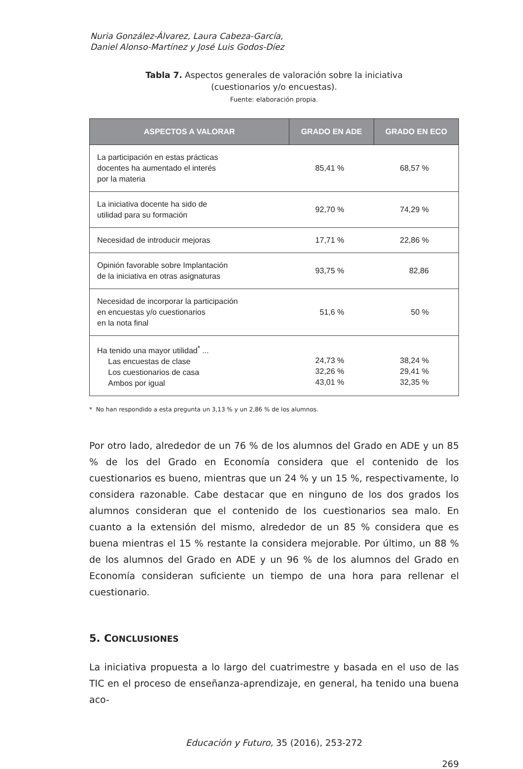Nuria González-Álvarez, Laura Cabeza-García,
Daniel Alonso-Martínez y José Luis Godos-Díez
Tabla 7. Aspectos generales de valoración sobre la iniciativa
(cuestionarios y/o encuestas).
Fuente: elaboración propia.
| ASPECTOS A VALORAR | GRADO EN ADE | GRADO EN ECO |
| --- | --- | --- |
| La participación en estas prácticas docentes ha aumentado el interés por la materia | 85,41 % | 68,57 % |
| La iniciativa docente ha sido de utilidad para su formación | 92,70 % | 74,29 % |
| Necesidad de introducir mejoras | 17,71 % | 22,86 % |
| Opinión favorable sobre Implantación de la iniciativa en otras asignaturas | 93,75 % | 82,86 |
| Necesidad de incorporar la participación en encuestas y/o cuestionarios en la nota final | 51,6 % | 50 % |
| Ha tenido una mayor utilidad<sup>*</sup> ... Las encuestas de clase Los cuestionarios de casa Ambos por igual | 24,73 % 32,26 % 43,01 % | 38,24 % 29,41 % 32,35 % |
* No han respondido a esta pregunta un 3,13 % y un 2,86 % de los alumnos.
Por otro lado, alrededor de un 76 % de los alumnos del Grado en ADE y un 85 % de los del Grado en Economía considera que el contenido de los cuestionarios es bueno, mientras que un 24 % y un 15 %, respectivamente, lo considera razonable. Cabe destacar que en ninguno de los dos grados los alumnos consideran que el contenido de los cuestionarios sea malo. En cuanto a la extensión del mismo, alrededor de un 85 % considera que es buena mientras el 15 % restante la considera mejorable. Por último, un 88 % de los alumnos del Grado en ADE y un 96 % de los alumnos del Grado en Economía consideran suficiente un tiempo de una hora para rellenar el cuestionario.
5. CONCLUSIONES
La iniciativa propuesta a lo largo del cuatrimestre y basada en el uso de las TIC en el proceso de enseñanza-aprendizaje, en general, ha tenido una buena aco-
Educación y Futuro, 35 (2016), 253-272
269